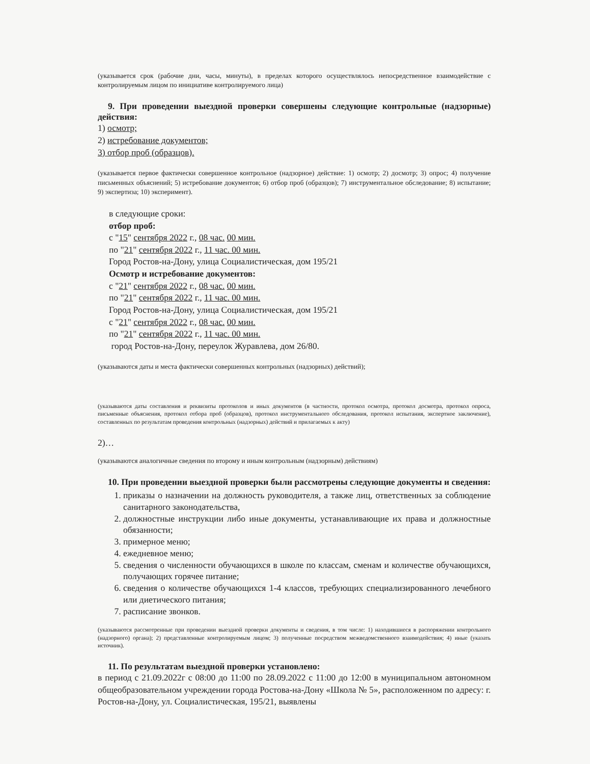(указывается срок (рабочие дни, часы, минуты), в пределах которого осуществлялось непосредственное взаимодействие с контролируемым лицом по инициативе контролируемого лица)
9. При проведении выездной проверки совершены следующие контрольные (надзорные) действия:
1) осмотр;
2) истребование документов;
3) отбор проб (образцов).
(указывается первое фактически совершенное контрольное (надзорное) действие: 1) осмотр; 2) досмотр; 3) опрос; 4) получение письменных объяснений; 5) истребование документов; 6) отбор проб (образцов); 7) инструментальное обследование; 8) испытание; 9) экспертиза; 10) эксперимент).
в следующие сроки:
отбор проб:
с "15" сентября 2022 г., 08 час. 00 мин.
по "21" сентября 2022 г., 11 час. 00 мин.
Город Ростов-на-Дону, улица Социалистическая, дом 195/21
Осмотр и истребование документов:
с "21" сентября 2022 г., 08 час. 00 мин.
по "21" сентября 2022 г., 11 час. 00 мин.
Город Ростов-на-Дону, улица Социалистическая, дом 195/21
с "21" сентября 2022 г., 08 час. 00 мин.
по "21" сентября 2022 г., 11 час. 00 мин.
город Ростов-на-Дону, переулок Журавлева, дом 26/80.
(указываются даты и места фактически совершенных контрольных (надзорных) действий);
(указываются даты составления и реквизиты протоколов и иных документов (в частности, протокол осмотра, протокол досмотра, протокол опроса, письменные объяснения, протокол отбора проб (образцов), протокол инструментального обследования, протокол испытания, экспертное заключение), составленных по результатам проведения контрольных (надзорных) действий и прилагаемых к акту)
2)…
(указываются аналогичные сведения по второму и иным контрольным (надзорным) действиям)
10. При проведении выездной проверки были рассмотрены следующие документы и сведения:
1. приказы о назначении на должность руководителя, а также лиц, ответственных за соблюдение санитарного законодательства,
2. должностные инструкции либо иные документы, устанавливающие их права и должностные обязанности;
3. примерное меню;
4. ежедневное меню;
5. сведения о численности обучающихся в школе по классам, сменам и количестве обучающихся, получающих горячее питание;
6. сведения о количестве обучающихся 1-4 классов, требующих специализированного лечебного или диетического питания;
7. расписание звонков.
(указываются рассмотренные при проведении выездной проверки документы и сведения, в том числе: 1) находившиеся в распоряжении контрольного (надзорного) органа); 2) представленные контролируемым лицом; 3) полученные посредством межведомственного взаимодействия; 4) иные (указать источник).
11. По результатам выездной проверки установлено:
в период с 21.09.2022г с 08:00 до 11:00 по 28.09.2022 с 11:00 до 12:00 в муниципальном автономном общеобразовательном учреждении города Ростова-на-Дону «Школа № 5», расположенном по адресу: г. Ростов-на-Дону, ул. Социалистическая, 195/21, выявлены